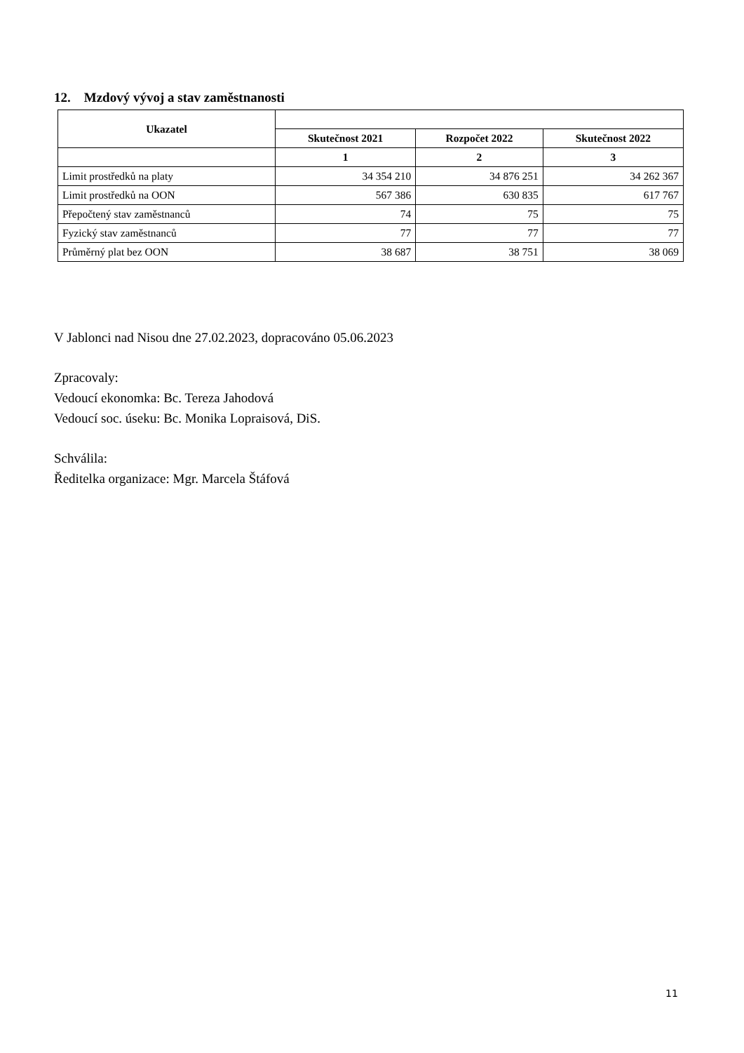12. Mzdový vývoj a stav zaměstnanosti
| Ukazatel | | | |
| --- | --- | --- | --- |
| | Skutečnost 2021 | Rozpočet 2022 | Skutečnost 2022 |
| | 1 | 2 | 3 |
| Limit prostředků na platy | 34 354 210 | 34 876 251 | 34 262 367 |
| Limit prostředků na OON | 567 386 | 630 835 | 617 767 |
| Přepočtený stav zaměstnanců | 74 | 75 | 75 |
| Fyzický stav zaměstnanců | 77 | 77 | 77 |
| Průměrný plat bez OON | 38 687 | 38 751 | 38 069 |
V Jablonci nad Nisou dne 27.02.2023, dopracováno 05.06.2023
Zpracovaly:
Vedoucí ekonomka: Bc. Tereza Jahodová
Vedoucí soc. úseku: Bc. Monika Lopraisová, DiS.
Schválila:
Ředitelka organizace: Mgr. Marcela Štáfová
11